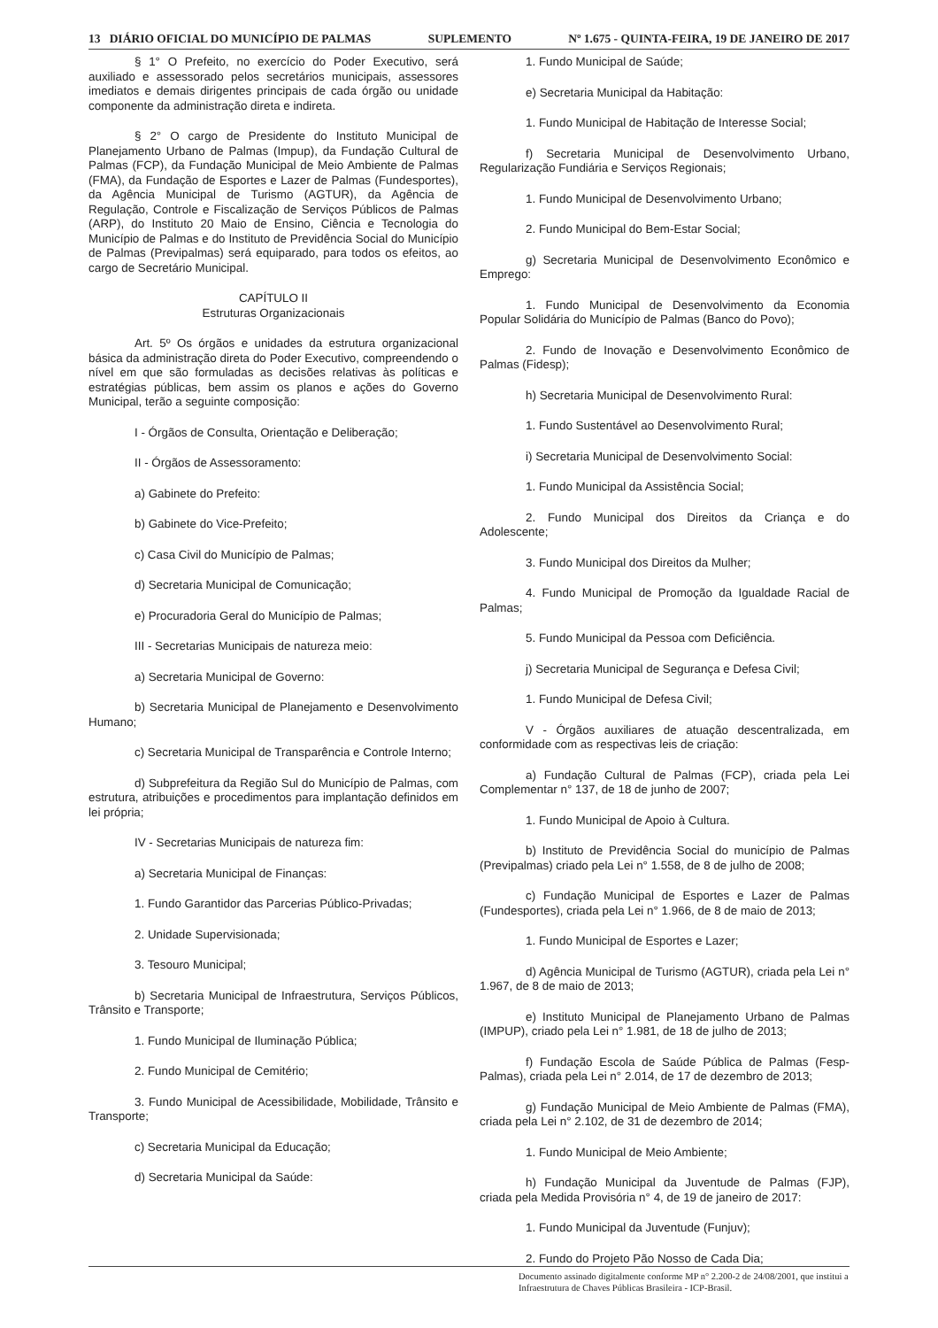13 DIÁRIO OFICIAL DO MUNICÍPIO DE PALMAS SUPLEMENTO Nº 1.675 - QUINTA-FEIRA, 19 DE JANEIRO DE 2017
§ 1° O Prefeito, no exercício do Poder Executivo, será auxiliado e assessorado pelos secretários municipais, assessores imediatos e demais dirigentes principais de cada órgão ou unidade componente da administração direta e indireta.
§ 2° O cargo de Presidente do Instituto Municipal de Planejamento Urbano de Palmas (Impup), da Fundação Cultural de Palmas (FCP), da Fundação Municipal de Meio Ambiente de Palmas (FMA), da Fundação de Esportes e Lazer de Palmas (Fundesportes), da Agência Municipal de Turismo (AGTUR), da Agência de Regulação, Controle e Fiscalização de Serviços Públicos de Palmas (ARP), do Instituto 20 Maio de Ensino, Ciência e Tecnologia do Município de Palmas e do Instituto de Previdência Social do Município de Palmas (Previpalmas) será equiparado, para todos os efeitos, ao cargo de Secretário Municipal.
CAPÍTULO II
Estruturas Organizacionais
Art. 5º Os órgãos e unidades da estrutura organizacional básica da administração direta do Poder Executivo, compreendendo o nível em que são formuladas as decisões relativas às políticas e estratégias públicas, bem assim os planos e ações do Governo Municipal, terão a seguinte composição:
I - Órgãos de Consulta, Orientação e Deliberação;
II - Órgãos de Assessoramento:
a) Gabinete do Prefeito:
b) Gabinete do Vice-Prefeito;
c) Casa Civil do Município de Palmas;
d) Secretaria Municipal de Comunicação;
e) Procuradoria Geral do Município de Palmas;
III - Secretarias Municipais de natureza meio:
a) Secretaria Municipal de Governo:
b) Secretaria Municipal de Planejamento e Desenvolvimento Humano;
c) Secretaria Municipal de Transparência e Controle Interno;
d) Subprefeitura da Região Sul do Município de Palmas, com estrutura, atribuições e procedimentos para implantação definidos em lei própria;
IV - Secretarias Municipais de natureza fim:
a) Secretaria Municipal de Finanças:
1. Fundo Garantidor das Parcerias Público-Privadas;
2. Unidade Supervisionada;
3. Tesouro Municipal;
b) Secretaria Municipal de Infraestrutura, Serviços Públicos, Trânsito e Transporte;
1. Fundo Municipal de Iluminação Pública;
2. Fundo Municipal de Cemitério;
3. Fundo Municipal de Acessibilidade, Mobilidade, Trânsito e Transporte;
c) Secretaria Municipal da Educação;
d) Secretaria Municipal da Saúde:
1. Fundo Municipal de Saúde;
e) Secretaria Municipal da Habitação:
1. Fundo Municipal de Habitação de Interesse Social;
f) Secretaria Municipal de Desenvolvimento Urbano, Regularização Fundiária e Serviços Regionais;
1. Fundo Municipal de Desenvolvimento Urbano;
2. Fundo Municipal do Bem-Estar Social;
g) Secretaria Municipal de Desenvolvimento Econômico e Emprego:
1. Fundo Municipal de Desenvolvimento da Economia Popular Solidária do Município de Palmas (Banco do Povo);
2. Fundo de Inovação e Desenvolvimento Econômico de Palmas (Fidesp);
h) Secretaria Municipal de Desenvolvimento Rural:
1. Fundo Sustentável ao Desenvolvimento Rural;
i) Secretaria Municipal de Desenvolvimento Social:
1. Fundo Municipal da Assistência Social;
2. Fundo Municipal dos Direitos da Criança e do Adolescente;
3. Fundo Municipal dos Direitos da Mulher;
4. Fundo Municipal de Promoção da Igualdade Racial de Palmas;
5. Fundo Municipal da Pessoa com Deficiência.
j) Secretaria Municipal de Segurança e Defesa Civil;
1. Fundo Municipal de Defesa Civil;
V - Órgãos auxiliares de atuação descentralizada, em conformidade com as respectivas leis de criação:
a) Fundação Cultural de Palmas (FCP), criada pela Lei Complementar n° 137, de 18 de junho de 2007;
1. Fundo Municipal de Apoio à Cultura.
b) Instituto de Previdência Social do município de Palmas (Previpalmas) criado pela Lei n° 1.558, de 8 de julho de 2008;
c) Fundação Municipal de Esportes e Lazer de Palmas (Fundesportes), criada pela Lei n° 1.966, de 8 de maio de 2013;
1. Fundo Municipal de Esportes e Lazer;
d) Agência Municipal de Turismo (AGTUR), criada pela Lei n° 1.967, de 8 de maio de 2013;
e) Instituto Municipal de Planejamento Urbano de Palmas (IMPUP), criado pela Lei n° 1.981, de 18 de julho de 2013;
f) Fundação Escola de Saúde Pública de Palmas (Fesp-Palmas), criada pela Lei n° 2.014, de 17 de dezembro de 2013;
g) Fundação Municipal de Meio Ambiente de Palmas (FMA), criada pela Lei n° 2.102, de 31 de dezembro de 2014;
1. Fundo Municipal de Meio Ambiente;
h) Fundação Municipal da Juventude de Palmas (FJP), criada pela Medida Provisória n° 4, de 19 de janeiro de 2017:
1. Fundo Municipal da Juventude (Funjuv);
2. Fundo do Projeto Pão Nosso de Cada Dia;
Documento assinado digitalmente conforme MP n° 2.200-2 de 24/08/2001, que institui a Infraestrutura de Chaves Públicas Brasileira - ICP-Brasil.